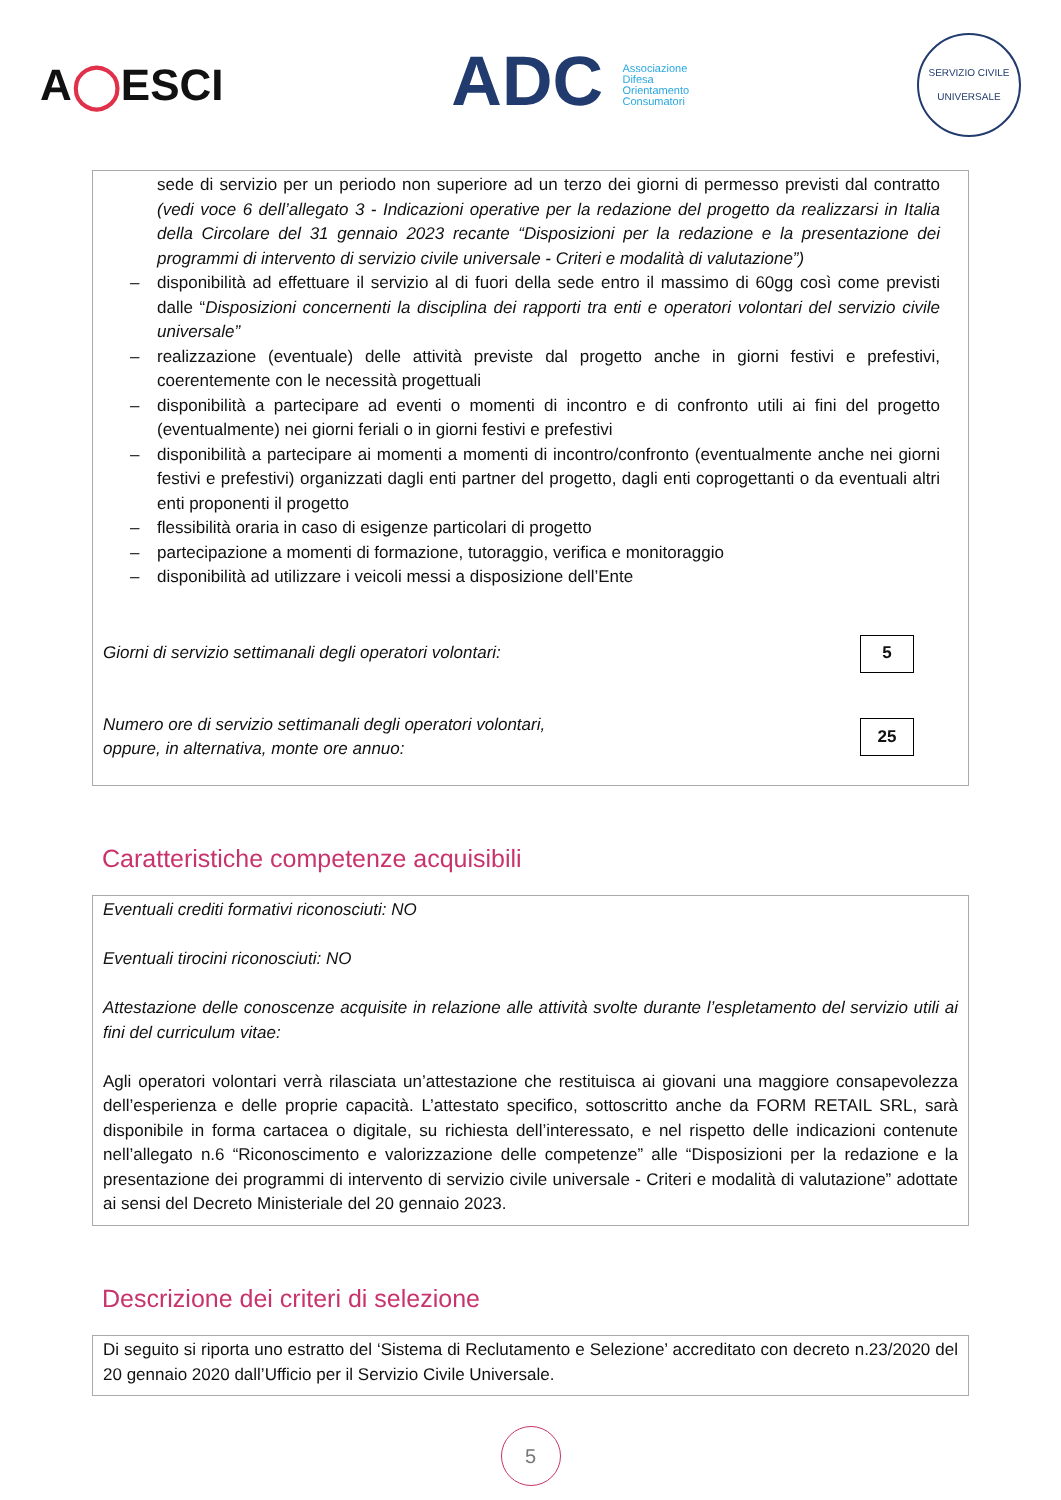A◯ESCI
ADC Associazione
Difesa
Orientamento
Consumatori
SERVIZIO CIVILE UNIVERSALE
sede di servizio per un periodo non superiore ad un terzo dei giorni di permesso previsti dal contratto (vedi voce 6 dell’allegato 3 - Indicazioni operative per la redazione del progetto da realizzarsi in Italia della Circolare del 31 gennaio 2023 recante “Disposizioni per la redazione e la presentazione dei programmi di intervento di servizio civile universale - Criteri e modalità di valutazione”)
– disponibilità ad effettuare il servizio al di fuori della sede entro il massimo di 60gg così come previsti dalle “Disposizioni concernenti la disciplina dei rapporti tra enti e operatori volontari del servizio civile universale”
– realizzazione (eventuale) delle attività previste dal progetto anche in giorni festivi e prefestivi, coerentemente con le necessità progettuali
– disponibilità a partecipare ad eventi o momenti di incontro e di confronto utili ai fini del progetto (eventualmente) nei giorni feriali o in giorni festivi e prefestivi
– disponibilità a partecipare ai momenti a momenti di incontro/confronto (eventualmente anche nei giorni festivi e prefestivi) organizzati dagli enti partner del progetto, dagli enti coprogettanti o da eventuali altri enti proponenti il progetto
– flessibilità oraria in caso di esigenze particolari di progetto
– partecipazione a momenti di formazione, tutoraggio, verifica e monitoraggio
– disponibilità ad utilizzare i veicoli messi a disposizione dell’Ente
Giorni di servizio settimanali degli operatori volontari:
5
Numero ore di servizio settimanali degli operatori volontari,
oppure, in alternativa, monte ore annuo:
25
Caratteristiche competenze acquisibili
Eventuali crediti formativi riconosciuti: NO
Eventuali tirocini riconosciuti: NO
Attestazione delle conoscenze acquisite in relazione alle attività svolte durante l’espletamento del servizio utili ai fini del curriculum vitae:
Agli operatori volontari verrà rilasciata un’attestazione che restituisca ai giovani una maggiore consapevolezza dell’esperienza e delle proprie capacità. L’attestato specifico, sottoscritto anche da FORM RETAIL SRL, sarà disponibile in forma cartacea o digitale, su richiesta dell’interessato, e nel rispetto delle indicazioni contenute nell’allegato n.6 “Riconoscimento e valorizzazione delle competenze” alle “Disposizioni per la redazione e la presentazione dei programmi di intervento di servizio civile universale - Criteri e modalità di valutazione” adottate ai sensi del Decreto Ministeriale del 20 gennaio 2023.
Descrizione dei criteri di selezione
Di seguito si riporta uno estratto del ‘Sistema di Reclutamento e Selezione’ accreditato con decreto n.23/2020 del 20 gennaio 2020 dall’Ufficio per il Servizio Civile Universale.
5